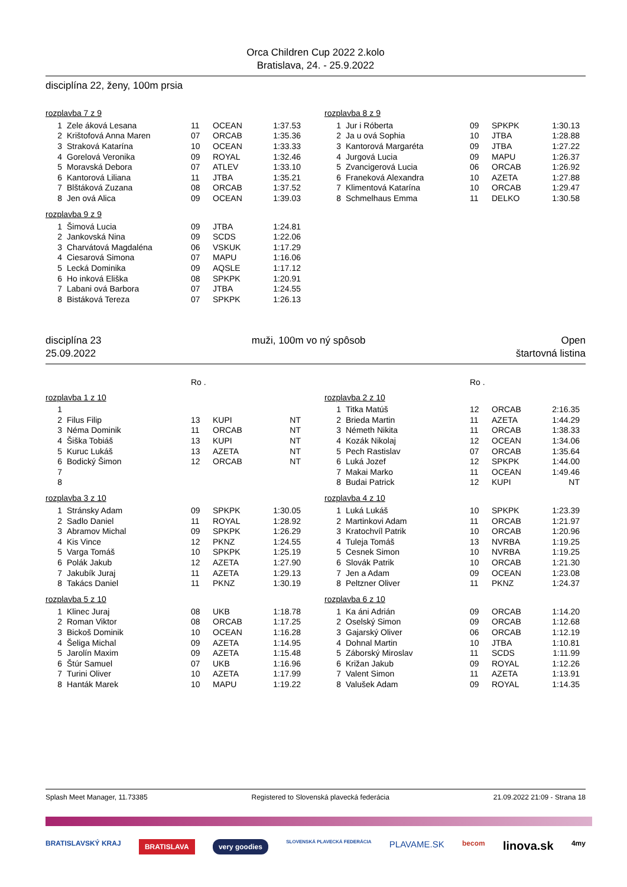Orca Children Cup 2022 2.kolo
Bratislava, 24. - 25.9.2022
disciplína 22, ženy, 100m prsia
rozplavba 7 z 9
| 1 | Zele áková Lesana | 11 | OCEAN | 1:37.53 |
| 2 | Krištofová Anna Maren | 07 | ORCAB | 1:35.36 |
| 3 | Straková Katarína | 10 | OCEAN | 1:33.33 |
| 4 | Gorelová Veronika | 09 | ROYAL | 1:32.46 |
| 5 | Moravská Debora | 07 | ATLEV | 1:33.10 |
| 6 | Kantorová Liliana | 11 | JTBA | 1:35.21 |
| 7 | Blštáková Zuzana | 08 | ORCAB | 1:37.52 |
| 8 | Jen ová Alica | 09 | OCEAN | 1:39.03 |
rozplavba 8 z 9
| 1 | Jur i Róberta | 09 | SPKPK | 1:30.13 |
| 2 | Ja u ová Sophia | 10 | JTBA | 1:28.88 |
| 3 | Kantorová Margaréta | 09 | JTBA | 1:27.22 |
| 4 | Jurgová Lucia | 09 | MAPU | 1:26.37 |
| 5 | Zvancigerová Lucia | 06 | ORCAB | 1:26.92 |
| 6 | Franeková Alexandra | 10 | AZETA | 1:27.88 |
| 7 | Klimentová Katarína | 10 | ORCAB | 1:29.47 |
| 8 | Schmelhaus Emma | 11 | DELKO | 1:30.58 |
rozplavba 9 z 9
| 1 | Šimová Lucia | 09 | JTBA | 1:24.81 |
| 2 | Jankovská Nina | 09 | SCDS | 1:22.06 |
| 3 | Charvátová Magdaléna | 06 | VSKUK | 1:17.29 |
| 4 | Ciesarová Simona | 07 | MAPU | 1:16.06 |
| 5 | Lecká Dominika | 09 | AQSLE | 1:17.12 |
| 6 | Ho inková Eliška | 08 | SPKPK | 1:20.91 |
| 7 | Labani ová Barbora | 07 | JTBA | 1:24.55 |
| 8 | Bistáková Tereza | 07 | SPKPK | 1:26.13 |
disciplína 23
25.09.2022
muži, 100m vo ný spôsob Open
štartovná listina
Ro . Ro .
rozplavba 1 z 10
| 1 | | | | |
| 2 | Filus Filip | 13 | KUPI | NT |
| 3 | Néma Dominik | 11 | ORCAB | NT |
| 4 | Šiška Tobiáš | 13 | KUPI | NT |
| 5 | Kuruc Lukáš | 13 | AZETA | NT |
| 6 | Bodický Šimon | 12 | ORCAB | NT |
| 7 | | | | |
| 8 | | | | |
rozplavba 2 z 10
| 1 | Titka Matúš | 12 | ORCAB | 2:16.35 |
| 2 | Brieda Martin | 11 | AZETA | 1:44.29 |
| 3 | Németh Nikita | 11 | ORCAB | 1:38.33 |
| 4 | Kozák Nikolaj | 12 | OCEAN | 1:34.06 |
| 5 | Pech Rastislav | 07 | ORCAB | 1:35.64 |
| 6 | Luká Jozef | 12 | SPKPK | 1:44.00 |
| 7 | Makai Marko | 11 | OCEAN | 1:49.46 |
| 8 | Budai Patrick | 12 | KUPI | NT |
rozplavba 3 z 10
| 1 | Stránsky Adam | 09 | SPKPK | 1:30.05 |
| 2 | Sadlo Daniel | 11 | ROYAL | 1:28.92 |
| 3 | Abramov Michal | 09 | SPKPK | 1:26.29 |
| 4 | Kis Vince | 12 | PKNZ | 1:24.55 |
| 5 | Varga Tomáš | 10 | SPKPK | 1:25.19 |
| 6 | Polák Jakub | 12 | AZETA | 1:27.90 |
| 7 | Jakubík Juraj | 11 | AZETA | 1:29.13 |
| 8 | Takács Daniel | 11 | PKNZ | 1:30.19 |
rozplavba 4 z 10
| 1 | Luká Lukáš | 10 | SPKPK | 1:23.39 |
| 2 | Martinkovi Adam | 11 | ORCAB | 1:21.97 |
| 3 | Kratochvíl Patrik | 10 | ORCAB | 1:20.96 |
| 4 | Tuleja Tomáš | 13 | NVRBA | 1:19.25 |
| 5 | Cesnek Simon | 10 | NVRBA | 1:19.25 |
| 6 | Slovák Patrik | 10 | ORCAB | 1:21.30 |
| 7 | Jen a Adam | 09 | OCEAN | 1:23.08 |
| 8 | Peltzner Oliver | 11 | PKNZ | 1:24.37 |
rozplavba 5 z 10
| 1 | Klinec Juraj | 08 | UKB | 1:18.78 |
| 2 | Roman Viktor | 08 | ORCAB | 1:17.25 |
| 3 | Bickoš Dominik | 10 | OCEAN | 1:16.28 |
| 4 | Šeliga Michal | 09 | AZETA | 1:14.95 |
| 5 | Jarolín Maxim | 09 | AZETA | 1:15.48 |
| 6 | Štúr Samuel | 07 | UKB | 1:16.96 |
| 7 | Turini Oliver | 10 | AZETA | 1:17.99 |
| 8 | Hanták Marek | 10 | MAPU | 1:19.22 |
rozplavba 6 z 10
| 1 | Ka áni Adrián | 09 | ORCAB | 1:14.20 |
| 2 | Oselský Simon | 09 | ORCAB | 1:12.68 |
| 3 | Gajarský Oliver | 06 | ORCAB | 1:12.19 |
| 4 | Dohnal Martin | 10 | JTBA | 1:10.81 |
| 5 | Záborský Miroslav | 11 | SCDS | 1:11.99 |
| 6 | Križan Jakub | 09 | ROYAL | 1:12.26 |
| 7 | Valent Simon | 11 | AZETA | 1:13.91 |
| 8 | Valušek Adam | 09 | ROYAL | 1:14.35 |
Splash Meet Manager, 11.73385 Registered to Slovenská plavecká federácia 21.09.2022 21:09 - Strana 18
BRATISLAVSKÝ KRAJ BRATISLAVA very goodies SLOVENSKÁ PLAVECKÁ FEDERÁCIA PLAVAME.SK becom linova.sk 4my